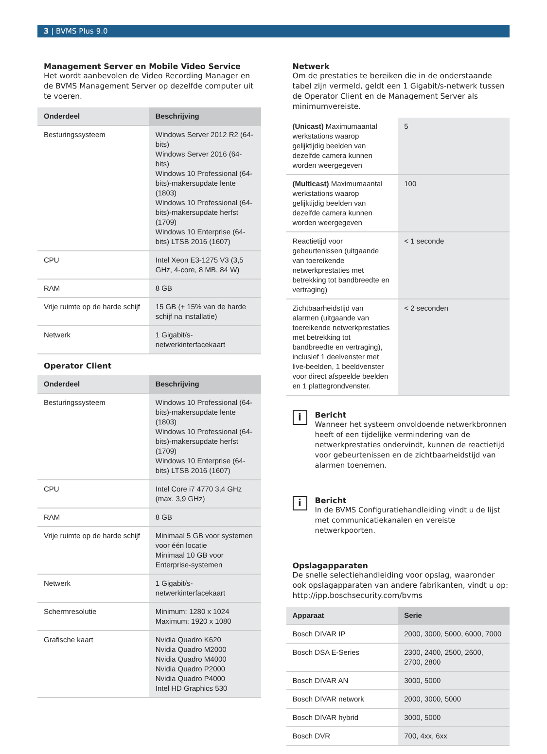3 | BVMS Plus 9.0
Management Server en Mobile Video Service
Het wordt aanbevolen de Video Recording Manager en de BVMS Management Server op dezelfde computer uit te voeren.
| Onderdeel | Beschrijving |
| --- | --- |
| Besturingssysteem | Windows Server 2012 R2 (64-bits) Windows Server 2016 (64-bits) Windows 10 Professional (64-bits)-makersupdate lente (1803) Windows 10 Professional (64-bits)-makersupdate herfst (1709) Windows 10 Enterprise (64-bits) LTSB 2016 (1607) |
| CPU | Intel Xeon E3-1275 V3 (3,5 GHz, 4-core, 8 MB, 84 W) |
| RAM | 8 GB |
| Vrije ruimte op de harde schijf | 15 GB (+ 15% van de harde schijf na installatie) |
| Netwerk | 1 Gigabit/s-netwerkinterfacekaart |
Operator Client
| Onderdeel | Beschrijving |
| --- | --- |
| Besturingssysteem | Windows 10 Professional (64-bits)-makersupdate lente (1803) Windows 10 Professional (64-bits)-makersupdate herfst (1709) Windows 10 Enterprise (64-bits) LTSB 2016 (1607) |
| CPU | Intel Core i7 4770 3,4 GHz (max. 3,9 GHz) |
| RAM | 8 GB |
| Vrije ruimte op de harde schijf | Minimaal 5 GB voor systemen voor één locatie Minimaal 10 GB voor Enterprise-systemen |
| Netwerk | 1 Gigabit/s-netwerkinterfacekaart |
| Schermresolutie | Minimum: 1280 x 1024 Maximum: 1920 x 1080 |
| Grafische kaart | Nvidia Quadro K620 Nvidia Quadro M2000 Nvidia Quadro M4000 Nvidia Quadro P2000 Nvidia Quadro P4000 Intel HD Graphics 530 |
Netwerk
Om de prestaties te bereiken die in de onderstaande tabel zijn vermeld, geldt een 1 Gigabit/s-netwerk tussen de Operator Client en de Management Server als minimumvereiste.
| (Unicast) Maximumaantal werkstations waarop gelijktijdig beelden van dezelfde camera kunnen worden weergegeven | 5 |
| (Multicast) Maximumaantal werkstations waarop gelijktijdig beelden van dezelfde camera kunnen worden weergegeven | 100 |
| Reactietijd voor gebeurtenissen (uitgaande van toereikende netwerkprestaties met betrekking tot bandbreedte en vertraging) | < 1 seconde |
| Zichtbaarheidstijd van alarmen (uitgaande van toereikende netwerkprestaties met betrekking tot bandbreedte en vertraging), inclusief 1 deelvenster met live-beelden, 1 beeldvenster voor direct afspeelde beelden en 1 plattegrondvenster. | < 2 seconden |
i
Bericht
Wanneer het systeem onvoldoende netwerkbronnen heeft of een tijdelijke vermindering van de netwerkprestaties ondervindt, kunnen de reactietijd voor gebeurtenissen en de zichtbaarheidstijd van alarmen toenemen.
i
Bericht
In de BVMS Configuratiehandleiding vindt u de lijst met communicatiekanalen en vereiste netwerkpoorten.
Opslagapparaten
De snelle selectiehandleiding voor opslag, waaronder ook opslagapparaten van andere fabrikanten, vindt u op:
http://ipp.boschsecurity.com/bvms
| Apparaat | Serie |
| --- | --- |
| Bosch DIVAR IP | 2000, 3000, 5000, 6000, 7000 |
| Bosch DSA E-Series | 2300, 2400, 2500, 2600, 2700, 2800 |
| Bosch DIVAR AN | 3000, 5000 |
| Bosch DIVAR network | 2000, 3000, 5000 |
| Bosch DIVAR hybrid | 3000, 5000 |
| Bosch DVR | 700, 4xx, 6xx |